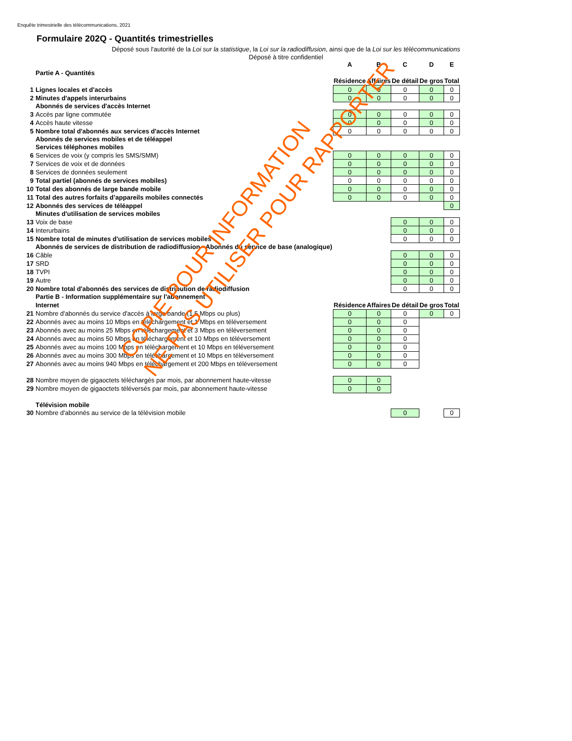Enquête trimestrielle des télécommunications, 2021
Formulaire 202Q - Quantités trimestrielles
Déposé sous l'autorité de la Loi sur la statistique, la Loi sur la radiodiffusion, ainsi que de la Loi sur les télécommunications
Déposé à titre confidentiel
| | | A | B | C | D | E |
| | Partie A - Quantités | | | | | |
| | | Résidence | Affaires | De détail | De gros | Total |
| 1 | Lignes locales et d'accès | 0 | 0 | 0 | 0 | 0 |
| 2 | Minutes d'appels interurbains | 0 | 0 | 0 | 0 | 0 |
| | Abonnés de services d'accès Internet | | | | | |
| 3 | Accès par ligne commutée | 0 | 0 | 0 | 0 | 0 |
| 4 | Accès haute vitesse | 0 | 0 | 0 | 0 | 0 |
| 5 | Nombre total d'abonnés aux services d'accès Internet | 0 | 0 | 0 | 0 | 0 |
| | Abonnés de services mobiles et de téléappel | | | | | |
| | Services téléphones mobiles | | | | | |
| 6 | Services de voix (y compris les SMS/SMM) | 0 | 0 | 0 | 0 | 0 |
| 7 | Services de voix et de données | 0 | 0 | 0 | 0 | 0 |
| 8 | Services de données seulement | 0 | 0 | 0 | 0 | 0 |
| 9 | Total partiel (abonnés de services mobiles) | 0 | 0 | 0 | 0 | 0 |
| 10 | Total des abonnés de large bande mobile | 0 | 0 | 0 | 0 | 0 |
| 11 | Total des autres forfaits d’appareils mobiles connectés | 0 | 0 | 0 | 0 | 0 |
| 12 | Abonnés des services de téléappel | | | | | 0 |
| | Minutes d'utilisation de services mobiles | | | | | |
| 13 | Voix de base | | | 0 | 0 | 0 |
| 14 | Interurbains | | | 0 | 0 | 0 |
| 15 | Nombre total de minutes d'utilisation de services mobiles | | | 0 | 0 | 0 |
| | Abonnés de services de distribution de radiodiffusion - Abonnés du service de base (analogique) | | | | | |
| 16 | Câble | | | 0 | 0 | 0 |
| 17 | SRD | | | 0 | 0 | 0 |
| 18 | TVPI | | | 0 | 0 | 0 |
| 19 | Autre | | | 0 | 0 | 0 |
| 20 | Nombre total d'abonnés des services de distribution de radiodiffusion | | | 0 | 0 | 0 |
| | Partie B - Information supplémentaire sur l'abonnement | | | | | |
| | Internet | Résidence | Affaires | De détail | De gros | Total |
| 21 | Nombre d'abonnés du service d'accès à large bande (1,5 Mbps ou plus) | 0 | 0 | 0 | 0 | 0 |
| 22 | Abonnés avec au moins 10 Mbps en téléchargement et 1 Mbps en téléversement | 0 | 0 | 0 | | |
| 23 | Abonnés avec au moins 25 Mbps en téléchargement et 3 Mbps en téléversement | 0 | 0 | 0 | | |
| 24 | Abonnés avec au moins 50 Mbps en téléchargement et 10 Mbps en téléversement | 0 | 0 | 0 | | |
| 25 | Abonnés avec au moins 100 Mbps en téléchargement et 10 Mbps en téléversement | 0 | 0 | 0 | | |
| 26 | Abonnés avec au moins 300 Mbps en téléchargement et 10 Mbps en téléversement | 0 | 0 | 0 | | |
| 27 | Abonnés avec au moins 940 Mbps en téléchargement et 200 Mbps en téléversement | 0 | 0 | 0 | | |
| 28 | Nombre moyen de gigaoctets téléchargés par mois, par abonnement haute-vitesse | 0 | 0 | | | |
| 29 | Nombre moyen de gigaoctets téléversés par mois, par abonnement haute-vitesse | 0 | 0 | | | |
| | Télévision mobile | | | | | |
| 30 | Nombre d'abonnés au service de la télévision mobile | | | 0 | | 0 |
COPIE POUR INFORMATION
NE PAS UTILISER POUR RAPPORTER